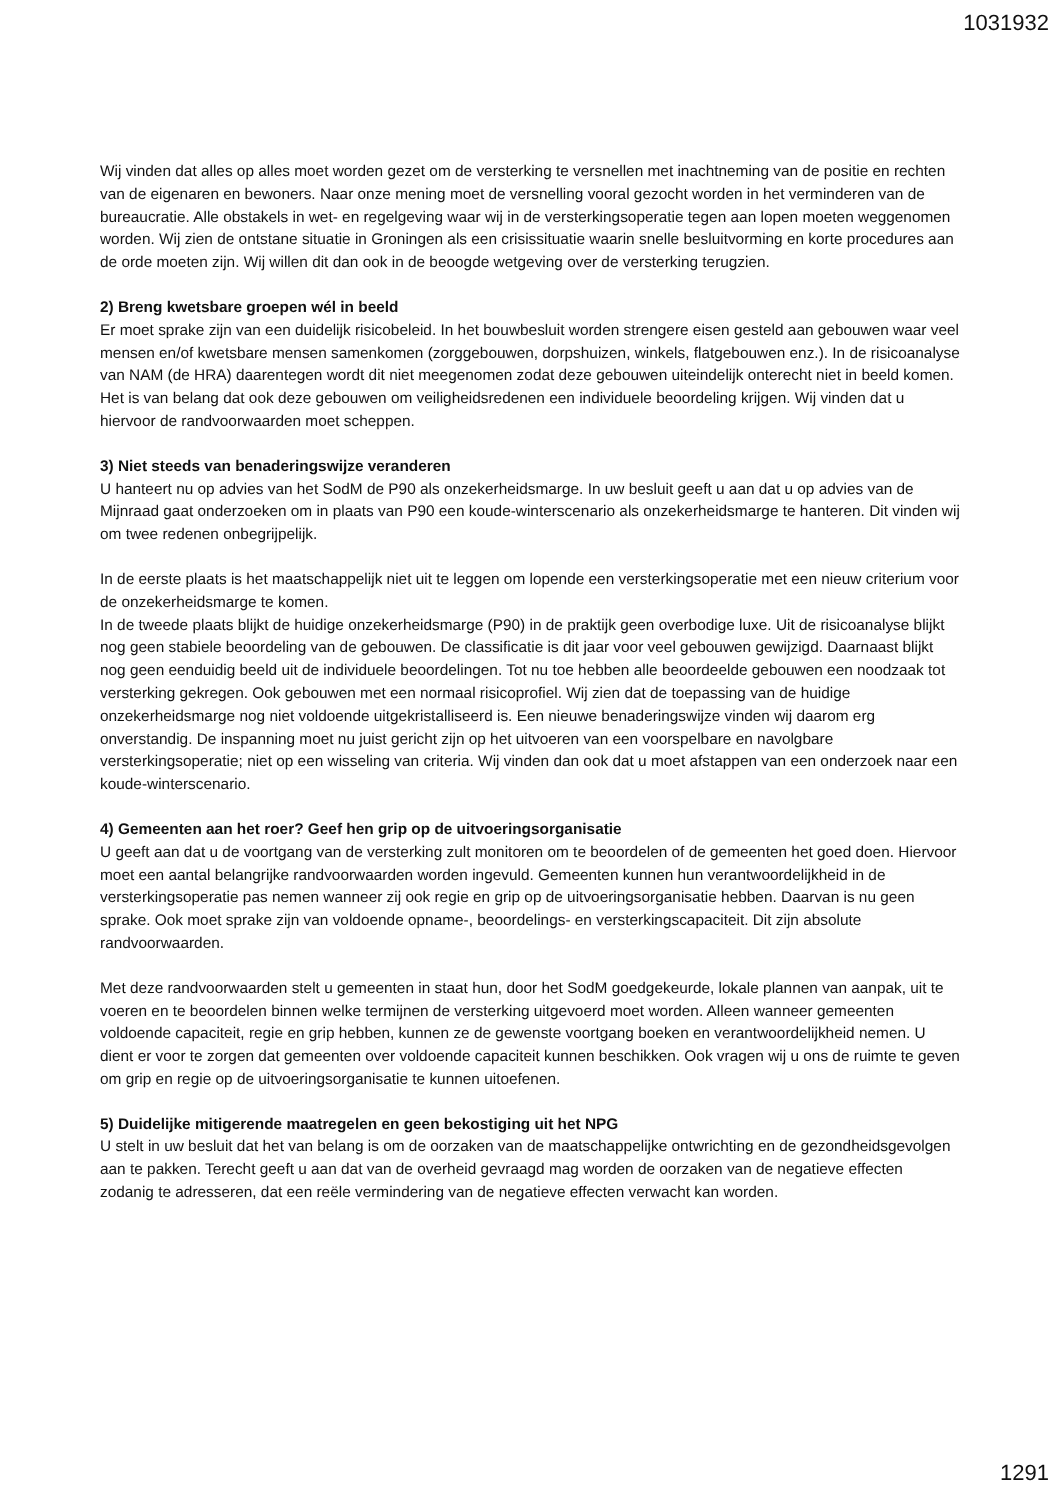1031932
Wij vinden dat alles op alles moet worden gezet om de versterking te versnellen met inachtneming van de positie en rechten van de eigenaren en bewoners. Naar onze mening moet de versnelling vooral gezocht worden in het verminderen van de bureaucratie. Alle obstakels in wet- en regelgeving waar wij in de versterkingsoperatie tegen aan lopen moeten weggenomen worden. Wij zien de ontstane situatie in Groningen als een crisissituatie waarin snelle besluitvorming en korte procedures aan de orde moeten zijn. Wij willen dit dan ook in de beoogde wetgeving over de versterking terugzien.
2) Breng kwetsbare groepen wél in beeld
Er moet sprake zijn van een duidelijk risicobeleid. In het bouwbesluit worden strengere eisen gesteld aan gebouwen waar veel mensen en/of kwetsbare mensen samenkomen (zorggebouwen, dorpshuizen, winkels, flatgebouwen enz.). In de risicoanalyse van NAM (de HRA) daarentegen wordt dit niet meegenomen zodat deze gebouwen uiteindelijk onterecht niet in beeld komen. Het is van belang dat ook deze gebouwen om veiligheidsredenen een individuele beoordeling krijgen. Wij vinden dat u hiervoor de randvoorwaarden moet scheppen.
3) Niet steeds van benaderingswijze veranderen
U hanteert nu op advies van het SodM de P90 als onzekerheidsmarge. In uw besluit geeft u aan dat u op advies van de Mijnraad gaat onderzoeken om in plaats van P90 een koude-winterscenario als onzekerheidsmarge te hanteren. Dit vinden wij om twee redenen onbegrijpelijk.
In de eerste plaats is het maatschappelijk niet uit te leggen om lopende een versterkingsoperatie met een nieuw criterium voor de onzekerheidsmarge te komen.
In de tweede plaats blijkt de huidige onzekerheidsmarge (P90) in de praktijk geen overbodige luxe. Uit de risicoanalyse blijkt nog geen stabiele beoordeling van de gebouwen. De classificatie is dit jaar voor veel gebouwen gewijzigd. Daarnaast blijkt nog geen eenduidig beeld uit de individuele beoordelingen. Tot nu toe hebben alle beoordeelde gebouwen een noodzaak tot versterking gekregen. Ook gebouwen met een normaal risicoprofiel. Wij zien dat de toepassing van de huidige onzekerheidsmarge nog niet voldoende uitgekristalliseerd is. Een nieuwe benaderingswijze vinden wij daarom erg onverstandig. De inspanning moet nu juist gericht zijn op het uitvoeren van een voorspelbare en navolgbare versterkingsoperatie; niet op een wisseling van criteria. Wij vinden dan ook dat u moet afstappen van een onderzoek naar een koude-winterscenario.
4) Gemeenten aan het roer? Geef hen grip op de uitvoeringsorganisatie
U geeft aan dat u de voortgang van de versterking zult monitoren om te beoordelen of de gemeenten het goed doen. Hiervoor moet een aantal belangrijke randvoorwaarden worden ingevuld. Gemeenten kunnen hun verantwoordelijkheid in de versterkingsoperatie pas nemen wanneer zij ook regie en grip op de uitvoeringsorganisatie hebben. Daarvan is nu geen sprake. Ook moet sprake zijn van voldoende opname-, beoordelings- en versterkingscapaciteit. Dit zijn absolute randvoorwaarden.
Met deze randvoorwaarden stelt u gemeenten in staat hun, door het SodM goedgekeurde, lokale plannen van aanpak, uit te voeren en te beoordelen binnen welke termijnen de versterking uitgevoerd moet worden. Alleen wanneer gemeenten voldoende capaciteit, regie en grip hebben, kunnen ze de gewenste voortgang boeken en verantwoordelijkheid nemen. U dient er voor te zorgen dat gemeenten over voldoende capaciteit kunnen beschikken. Ook vragen wij u ons de ruimte te geven om grip en regie op de uitvoeringsorganisatie te kunnen uitoefenen.
5) Duidelijke mitigerende maatregelen en geen bekostiging uit het NPG
U stelt in uw besluit dat het van belang is om de oorzaken van de maatschappelijke ontwrichting en de gezondheidsgevolgen aan te pakken. Terecht geeft u aan dat van de overheid gevraagd mag worden de oorzaken van de negatieve effecten zodanig te adresseren, dat een reële vermindering van de negatieve effecten verwacht kan worden.
1291